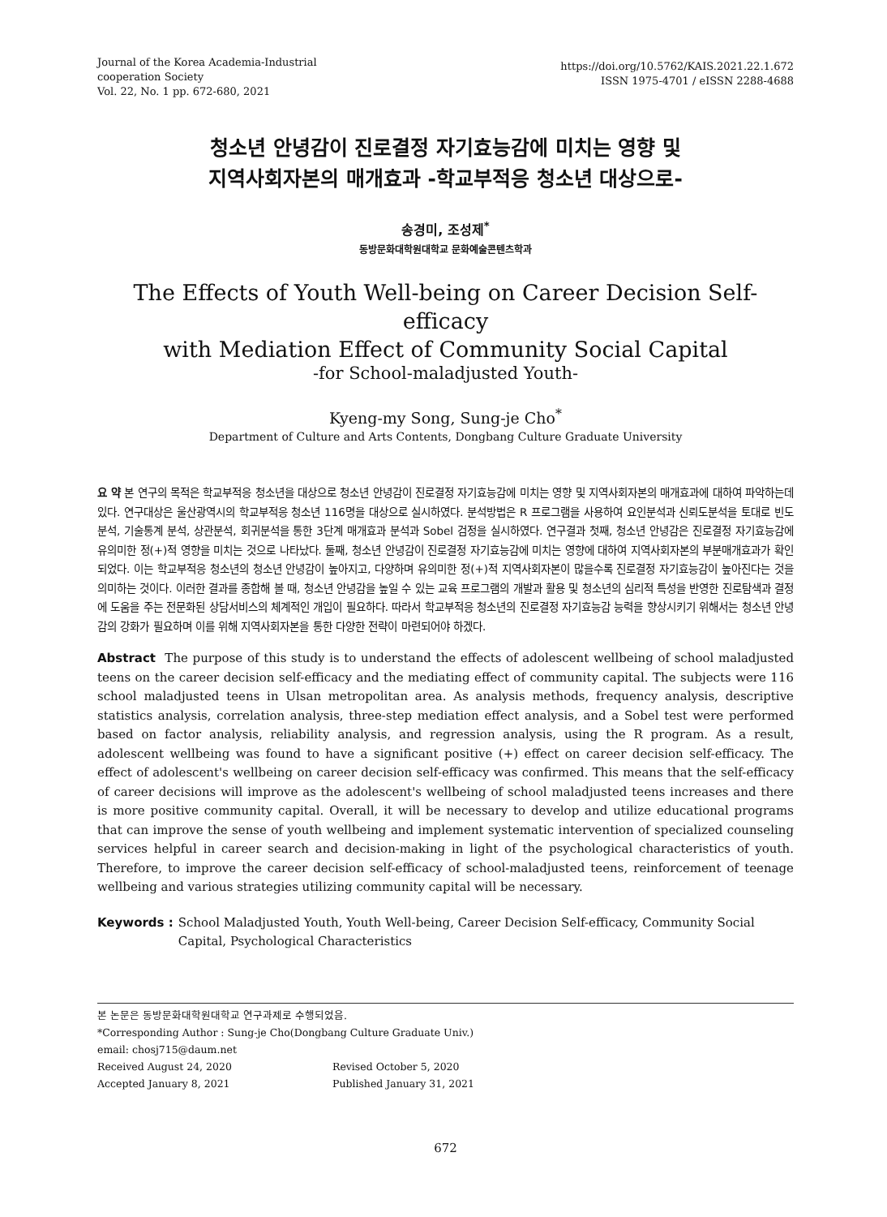Journal of the Korea Academia-Industrial
cooperation Society
Vol. 22, No. 1 pp. 672-680, 2021
https://doi.org/10.5762/KAIS.2021.22.1.672
ISSN 1975-4701 / eISSN 2288-4688
청소년 안녕감이 진로결정 자기효능감에 미치는 영향 및
지역사회자본의 매개효과 -학교부적응 청소년 대상으로-
송경미, 조성제<sup>*</sup>
동방문화대학원대학교 문화예술콘텐츠학과
The Effects of Youth Well-being on Career Decision Self-efficacy
with Mediation Effect of Community Social Capital
-for School-maladjusted Youth-
Kyeng-my Song, Sung-je Cho<sup>*</sup>
Department of Culture and Arts Contents, Dongbang Culture Graduate University
요 약 본 연구의 목적은 학교부적응 청소년을 대상으로 청소년 안녕감이 진로결정 자기효능감에 미치는 영향 및 지역사회자본의 매개효과에 대하여 파악하는데 있다. 연구대상은 울산광역시의 학교부적응 청소년 116명을 대상으로 실시하였다. 분석방법은 R 프로그램을 사용하여 요인분석과 신뢰도분석을 토대로 빈도분석, 기술통계 분석, 상관분석, 회귀분석을 통한 3단계 매개효과 분석과 Sobel 검정을 실시하였다. 연구결과 첫째, 청소년 안녕감은 진로결정 자기효능감에 유의미한 정(+)적 영향을 미치는 것으로 나타났다. 둘째, 청소년 안녕감이 진로결정 자기효능감에 미치는 영향에 대하여 지역사회자본의 부분매개효과가 확인되었다. 이는 학교부적응 청소년의 청소년 안녕감이 높아지고, 다양하며 유의미한 정(+)적 지역사회자본이 많을수록 진로결정 자기효능감이 높아진다는 것을 의미하는 것이다. 이러한 결과를 종합해 볼 때, 청소년 안녕감을 높일 수 있는 교육 프로그램의 개발과 활용 및 청소년의 심리적 특성을 반영한 진로탐색과 결정에 도움을 주는 전문화된 상담서비스의 체계적인 개입이 필요하다. 따라서 학교부적응 청소년의 진로결정 자기효능감 능력을 향상시키기 위해서는 청소년 안녕감의 강화가 필요하며 이를 위해 지역사회자본을 통한 다양한 전략이 마련되어야 하겠다.
Abstract The purpose of this study is to understand the effects of adolescent wellbeing of school maladjusted teens on the career decision self-efficacy and the mediating effect of community capital. The subjects were 116 school maladjusted teens in Ulsan metropolitan area. As analysis methods, frequency analysis, descriptive statistics analysis, correlation analysis, three-step mediation effect analysis, and a Sobel test were performed based on factor analysis, reliability analysis, and regression analysis, using the R program. As a result, adolescent wellbeing was found to have a significant positive (+) effect on career decision self-efficacy. The effect of adolescent's wellbeing on career decision self-efficacy was confirmed. This means that the self-efficacy of career decisions will improve as the adolescent's wellbeing of school maladjusted teens increases and there is more positive community capital. Overall, it will be necessary to develop and utilize educational programs that can improve the sense of youth wellbeing and implement systematic intervention of specialized counseling services helpful in career search and decision-making in light of the psychological characteristics of youth. Therefore, to improve the career decision self-efficacy of school-maladjusted teens, reinforcement of teenage wellbeing and various strategies utilizing community capital will be necessary.
Keywords : School Maladjusted Youth, Youth Well-being, Career Decision Self-efficacy, Community Social Capital, Psychological Characteristics
본 논문은 동방문화대학원대학교 연구과제로 수행되었음.
*Corresponding Author : Sung-je Cho(Dongbang Culture Graduate Univ.)
email: chosj715@daum.net
Received August 24, 2020 Revised October 5, 2020
Accepted January 8, 2021 Published January 31, 2021
672